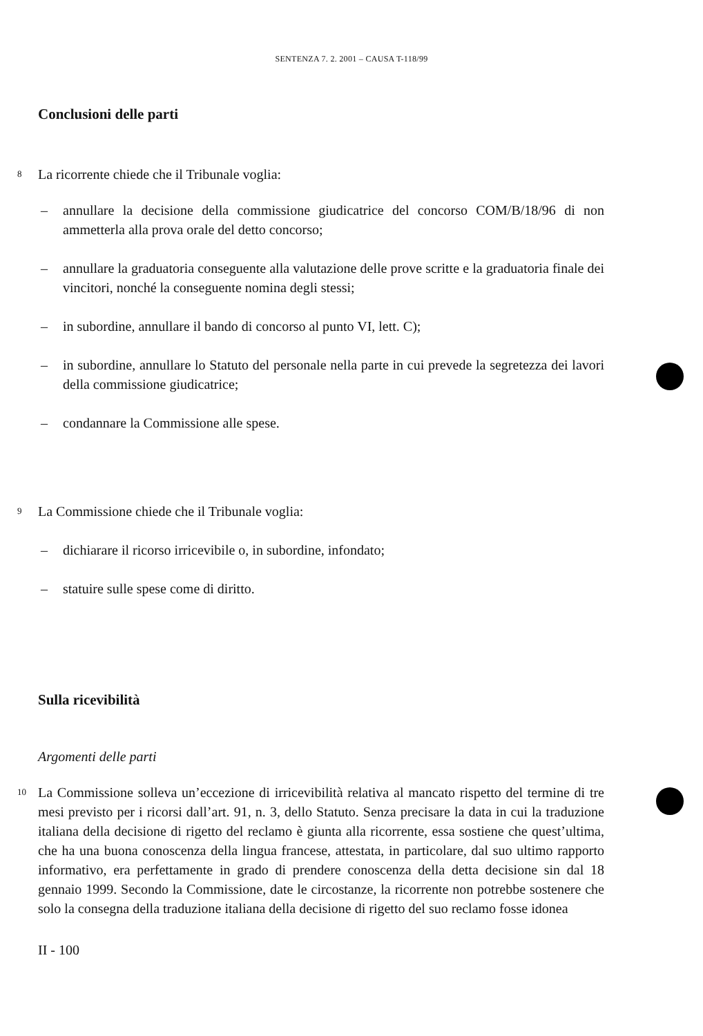SENTENZA 7. 2. 2001 – CAUSA T-118/99
Conclusioni delle parti
8 La ricorrente chiede che il Tribunale voglia:
– annullare la decisione della commissione giudicatrice del concorso COM/B/18/96 di non ammetterla alla prova orale del detto concorso;
– annullare la graduatoria conseguente alla valutazione delle prove scritte e la graduatoria finale dei vincitori, nonché la conseguente nomina degli stessi;
– in subordine, annullare il bando di concorso al punto VI, lett. C);
– in subordine, annullare lo Statuto del personale nella parte in cui prevede la segretezza dei lavori della commissione giudicatrice;
– condannare la Commissione alle spese.
9 La Commissione chiede che il Tribunale voglia:
– dichiarare il ricorso irricevibile o, in subordine, infondato;
– statuire sulle spese come di diritto.
Sulla ricevibilità
Argomenti delle parti
10 La Commissione solleva un’eccezione di irricevibilità relativa al mancato rispetto del termine di tre mesi previsto per i ricorsi dall’art. 91, n. 3, dello Statuto. Senza precisare la data in cui la traduzione italiana della decisione di rigetto del reclamo è giunta alla ricorrente, essa sostiene che quest’ultima, che ha una buona conoscenza della lingua francese, attestata, in particolare, dal suo ultimo rapporto informativo, era perfettamente in grado di prendere conoscenza della detta decisione sin dal 18 gennaio 1999. Secondo la Commissione, date le circostanze, la ricorrente non potrebbe sostenere che solo la consegna della traduzione italiana della decisione di rigetto del suo reclamo fosse idonea
II - 100